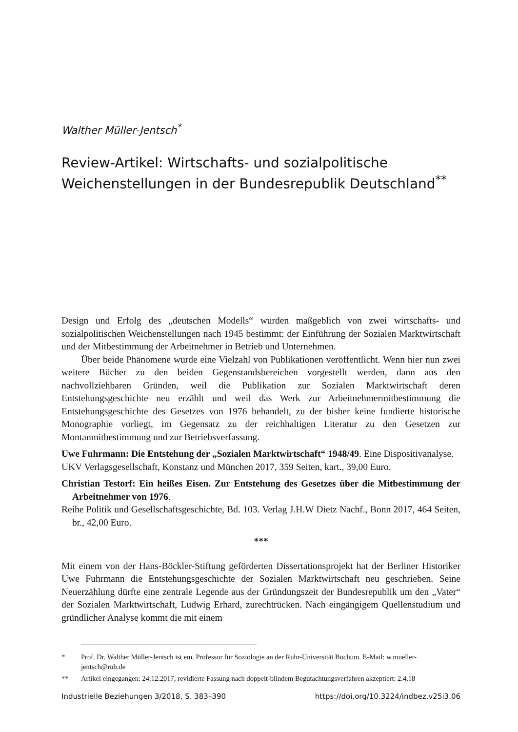Walther Müller-Jentsch<sup>*</sup>
Review-Artikel: Wirtschafts- und sozialpolitische Weichenstellungen in der Bundesrepublik Deutschland<sup>**</sup>
Design und Erfolg des „deutschen Modells“ wurden maßgeblich von zwei wirtschafts- und sozialpolitischen Weichenstellungen nach 1945 bestimmt: der Einführung der Sozialen Marktwirtschaft und der Mitbestimmung der Arbeitnehmer in Betrieb und Unternehmen.
Über beide Phänomene wurde eine Vielzahl von Publikationen veröffentlicht. Wenn hier nun zwei weitere Bücher zu den beiden Gegenstandsbereichen vorgestellt werden, dann aus den nachvollziehbaren Gründen, weil die Publikation zur Sozialen Marktwirtschaft deren Entstehungsgeschichte neu erzählt und weil das Werk zur Arbeitnehmermitbestimmung die Entstehungsgeschichte des Gesetzes von 1976 behandelt, zu der bisher keine fundierte historische Monographie vorliegt, im Gegensatz zu der reichhaltigen Literatur zu den Gesetzen zur Montanmitbestimmung und zur Betriebsverfassung.
Uwe Fuhrmann: Die Entstehung der „Sozialen Marktwirtschaft“ 1948/49. Eine Dispositivanalyse.
UKV Verlagsgesellschaft, Konstanz und München 2017, 359 Seiten, kart., 39,00 Euro.
Christian Testorf: Ein heißes Eisen. Zur Entstehung des Gesetzes über die Mitbestimmung der Arbeitnehmer von 1976.
Reihe Politik und Gesellschaftsgeschichte, Bd. 103. Verlag J.H.W Dietz Nachf., Bonn 2017, 464 Seiten, br., 42,00 Euro.
***
Mit einem von der Hans-Böckler-Stiftung geförderten Dissertationsprojekt hat der Berliner Historiker Uwe Fuhrmann die Entstehungsgeschichte der Sozialen Marktwirtschaft neu geschrieben. Seine Neuerzählung dürfte eine zentrale Legende aus der Gründungszeit der Bundesrepublik um den „Vater“ der Sozialen Marktwirtschaft, Ludwig Erhard, zurechtrücken. Nach eingängigem Quellenstudium und gründlicher Analyse kommt die mit einem
* Prof. Dr. Walther Müller-Jentsch ist em. Professor für Soziologie an der Ruhr-Universität Bochum. E-Mail: w.mueller-jentsch@rub.de
** Artikel eingegangen: 24.12.2017, revidierte Fassung nach doppelt-blindem Begutachtungsverfahren akzeptiert: 2.4.18
Industrielle Beziehungen 3/2018, S. 383–390 https://doi.org/10.3224/indbez.v25i3.06